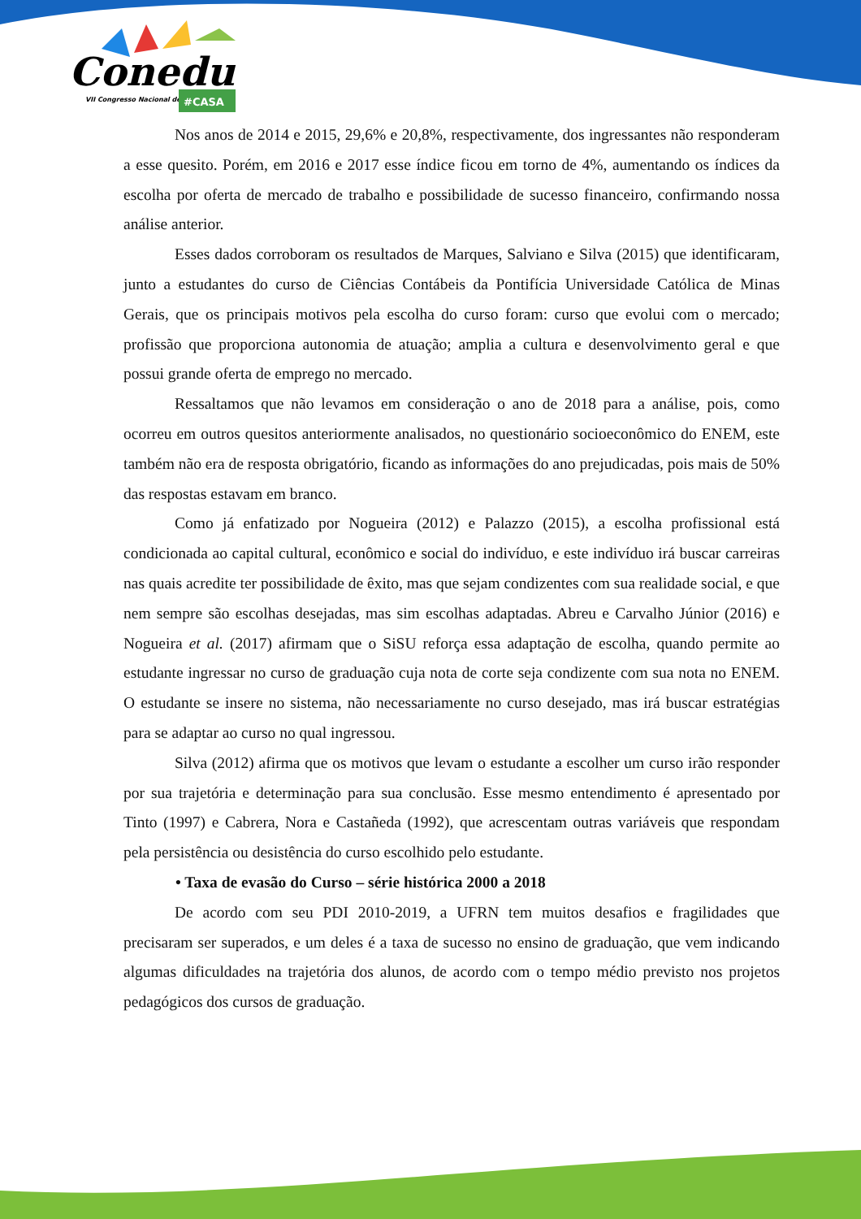Conedu
VII Congresso Nacional de Educação
#CASA
Nos anos de 2014 e 2015, 29,6% e 20,8%, respectivamente, dos ingressantes não responderam a esse quesito. Porém, em 2016 e 2017 esse índice ficou em torno de 4%, aumentando os índices da escolha por oferta de mercado de trabalho e possibilidade de sucesso financeiro, confirmando nossa análise anterior.
Esses dados corroboram os resultados de Marques, Salviano e Silva (2015) que identificaram, junto a estudantes do curso de Ciências Contábeis da Pontifícia Universidade Católica de Minas Gerais, que os principais motivos pela escolha do curso foram: curso que evolui com o mercado; profissão que proporciona autonomia de atuação; amplia a cultura e desenvolvimento geral e que possui grande oferta de emprego no mercado.
Ressaltamos que não levamos em consideração o ano de 2018 para a análise, pois, como ocorreu em outros quesitos anteriormente analisados, no questionário socioeconômico do ENEM, este também não era de resposta obrigatório, ficando as informações do ano prejudicadas, pois mais de 50% das respostas estavam em branco.
Como já enfatizado por Nogueira (2012) e Palazzo (2015), a escolha profissional está condicionada ao capital cultural, econômico e social do indivíduo, e este indivíduo irá buscar carreiras nas quais acredite ter possibilidade de êxito, mas que sejam condizentes com sua realidade social, e que nem sempre são escolhas desejadas, mas sim escolhas adaptadas. Abreu e Carvalho Júnior (2016) e Nogueira et al. (2017) afirmam que o SiSU reforça essa adaptação de escolha, quando permite ao estudante ingressar no curso de graduação cuja nota de corte seja condizente com sua nota no ENEM. O estudante se insere no sistema, não necessariamente no curso desejado, mas irá buscar estratégias para se adaptar ao curso no qual ingressou.
Silva (2012) afirma que os motivos que levam o estudante a escolher um curso irão responder por sua trajetória e determinação para sua conclusão. Esse mesmo entendimento é apresentado por Tinto (1997) e Cabrera, Nora e Castañeda (1992), que acrescentam outras variáveis que respondam pela persistência ou desistência do curso escolhido pelo estudante.
• Taxa de evasão do Curso – série histórica 2000 a 2018
De acordo com seu PDI 2010-2019, a UFRN tem muitos desafios e fragilidades que precisaram ser superados, e um deles é a taxa de sucesso no ensino de graduação, que vem indicando algumas dificuldades na trajetória dos alunos, de acordo com o tempo médio previsto nos projetos pedagógicos dos cursos de graduação.